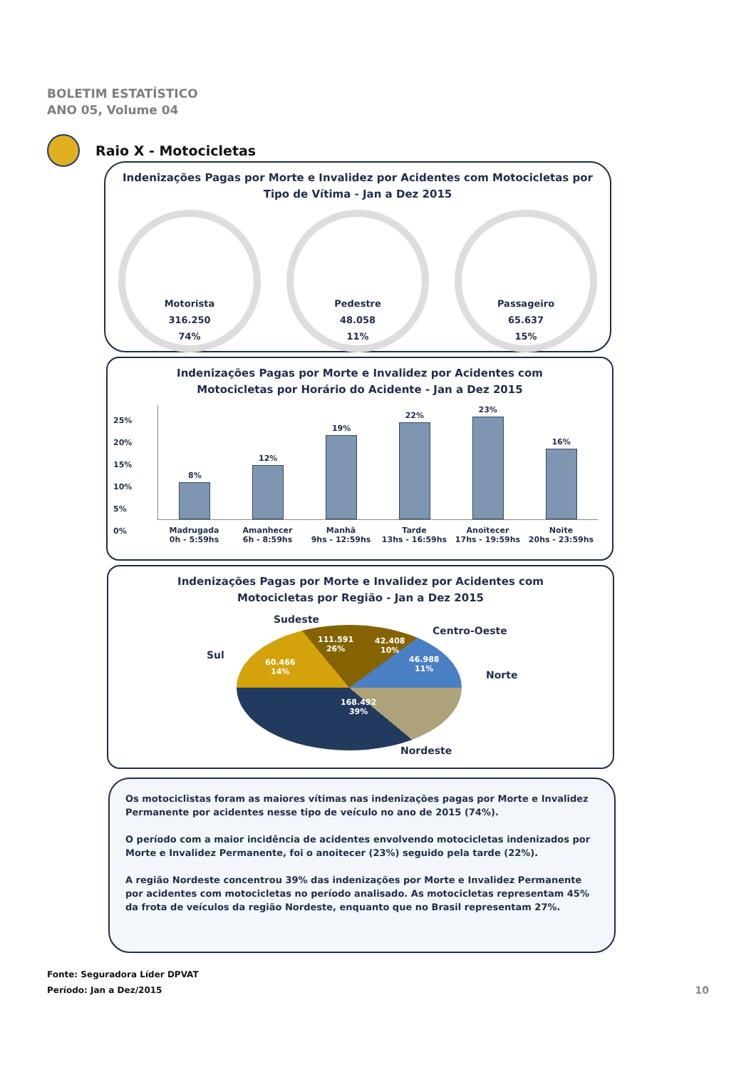BOLETIM ESTATÍSTICO
ANO 05, Volume 04
Raio X - Motocicletas
Indenizações Pagas por Morte e Invalidez por Acidentes com Motocicletas por Tipo de Vítima - Jan a Dez 2015
Motorista
316.250
74%
Pedestre
48.058
11%
Passageiro
65.637
15%
Indenizações Pagas por Morte e Invalidez por Acidentes com
Motocicletas por Horário do Acidente - Jan a Dez 2015
25%
20%
15%
10%
5%
0%
8%
12%
19%
22%
23%
16%
Madrugada
0h - 5:59hs
Amanhecer
6h - 8:59hs
Manhã
9hs - 12:59hs
Tarde
13hs - 16:59hs
Anoitecer
17hs - 19:59hs
Noite
20hs - 23:59hs
Indenizações Pagas por Morte e Invalidez por Acidentes com
Motocicletas por Região - Jan a Dez 2015
Sudeste
Centro-Oeste
Sul
Norte
111.591
26%
42.408
10%
46.988
11%
60.466
14%
168.492
39%
Nordeste
Os motociclistas foram as maiores vítimas nas indenizações pagas por Morte e Invalidez Permanente por acidentes nesse tipo de veículo no ano de 2015 (74%).
O período com a maior incidência de acidentes envolvendo motocicletas indenizados por Morte e Invalidez Permanente, foi o anoitecer (23%) seguido pela tarde (22%).
A região Nordeste concentrou 39% das indenizações por Morte e Invalidez Permanente por acidentes com motocicletas no período analisado. As motocicletas representam 45% da frota de veículos da região Nordeste, enquanto que no Brasil representam 27%.
Fonte: Seguradora Líder DPVAT
Período: Jan a Dez/2015
10